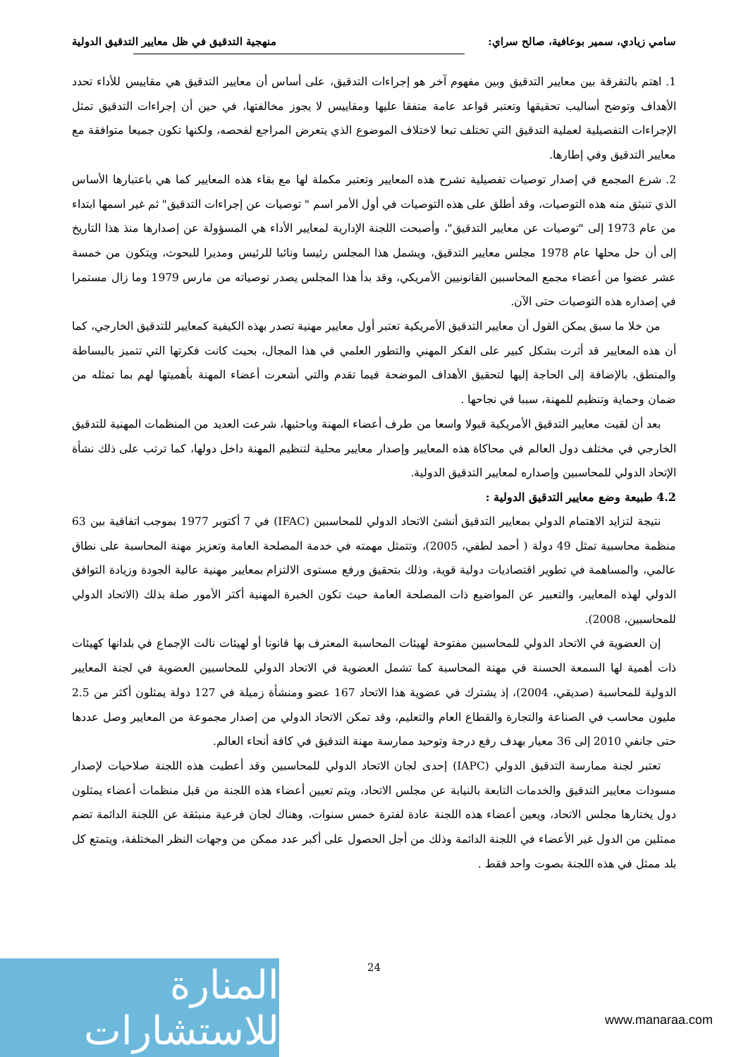سامي زيادي، سمير بوعافية، صالح سراي: منهجية التدقيق في ظل معايير التدقيق الدولية
1. اهتم بالتفرقة بين معايير التدقيق وبين مفهوم آخر هو إجراءات التدقيق، على أساس أن معايير التدقيق هي مقاييس للأداء تحدد الأهداف وتوضح أساليب تحقيقها وتعتبر قواعد عامة متفقا عليها ومقاييس لا يجوز مخالفتها، في حين أن إجراءات التدقيق تمثل الإجراءات التفصيلية لعملية التدقيق التي تختلف تبعا لاختلاف الموضوع الذي يتعرض المراجع لفحصه، ولكنها تكون جميعا متوافقة مع معايير التدقيق وفي إطارها.
2. شرع المجمع في إصدار توصيات تفصيلية تشرح هذه المعايير وتعتبر مكملة لها مع بقاء هذه المعايير كما هي باعتبارها الأساس الذي تنبثق منه هذه التوصيات، وقد أطلق على هذه التوصيات في أول الأمر اسم " توصيات عن إجراءات التدقيق" ثم غير اسمها ابتداء من عام 1973 إلى "توصيات عن معايير التدقيق"، وأصبحت اللجنة الإدارية لمعايير الأداء هي المسؤولة عن إصدارها منذ هذا التاريخ إلى أن حل محلها عام 1978 مجلس معايير التدقيق، ويشمل هذا المجلس رئيسا ونائبا للرئيس ومديرا للبحوث، ويتكون من خمسة عشر عضوا من أعضاء مجمع المحاسبين القانونيين الأمريكي، وقد بدأ هذا المجلس يصدر توصياته من مارس 1979 وما زال مستمرا في إصداره هذه التوصيات حتى الآن.
من خلا ما سبق يمكن القول أن معايير التدقيق الأمريكية تعتبر أول معايير مهنية تصدر بهذه الكيفية كمعايير للتدقيق الخارجي، كما أن هذه المعايير قد أثرت بشكل كبير على الفكر المهني والتطور العلمي في هذا المجال، بحيث كانت فكرتها التي تتميز بالبساطة والمنطق، بالإضافة إلى الحاجة إليها لتحقيق الأهداف الموضحة فيما تقدم والتي أشعرت أعضاء المهنة بأهميتها لهم بما تمثله من ضمان وحماية وتنظيم للمهنة، سببا في نجاحها .
بعد أن لقيت معايير التدقيق الأمريكية قبولا واسعا من طرف أعضاء المهنة وباحثيها، شرعت العديد من المنظمات المهنية للتدقيق الخارجي في مختلف دول العالم في محاكاة هذه المعايير وإصدار معايير محلية لتنظيم المهنة داخل دولها، كما ترتب على ذلك نشأة الإتحاد الدولي للمحاسبين وإصداره لمعايير التدقيق الدولية.
4.2 طبيعة وضع معايير التدقيق الدولية :
نتيجة لتزايد الاهتمام الدولي بمعايير التدقيق أنشئ الاتحاد الدولي للمحاسبين (IFAC) في 7 أكتوبر 1977 بموجب اتفاقية بين 63 منظمة محاسبية تمثل 49 دولة ( أحمد لطفي، 2005)، وتتمثل مهمته في خدمة المصلحة العامة وتعزيز مهنة المحاسبة على نطاق عالمي، والمساهمة في تطوير اقتصاديات دولية قوية، وذلك بتحقيق ورفع مستوى الالتزام بمعايير مهنية عالية الجودة وزيادة التوافق الدولي لهذه المعايير، والتعبير عن المواضيع ذات المصلحة العامة حيث تكون الخبرة المهنية أكثر الأمور صلة بذلك (الاتحاد الدولي للمحاسبين، 2008).
إن العضوية في الاتحاد الدولي للمحاسبين مفتوحة لهيئات المحاسبة المعترف بها قانونا أو لهيئات نالت الإجماع في بلدانها كهيئات ذات أهمية لها السمعة الحسنة في مهنة المحاسبة كما تشمل العضوية في الاتحاد الدولي للمحاسبين العضوية في لجنة المعايير الدولية للمحاسبة (صديقي، 2004)، إذ يشترك في عضوية هذا الاتحاد 167 عضو ومنشأة زميلة في 127 دولة يمثلون أكثر من 2.5 مليون محاسب في الصناعة والتجارة والقطاع العام والتعليم، وقد تمكن الاتحاد الدولي من إصدار مجموعة من المعايير وصل عددها حتى جانفي 2010 إلى 36 معيار بهدف رفع درجة وتوحيد ممارسة مهنة التدقيق في كافة أنحاء العالم.
تعتبر لجنة ممارسة التدقيق الدولي (IAPC) إحدى لجان الاتحاد الدولي للمحاسبين وقد أعطيت هذه اللجنة صلاحيات لإصدار مسودات معايير التدقيق والخدمات التابعة بالنيابة عن مجلس الاتحاد، ويتم تعيين أعضاء هذه اللجنة من قبل منظمات أعضاء يمثلون دول يختارها مجلس الاتحاد، ويعين أعضاء هذه اللجنة عادة لفترة خمس سنوات، وهناك لجان فرعية منبثقة عن اللجنة الدائمة تضم ممثلين من الدول غير الأعضاء في اللجنة الدائمة وذلك من أجل الحصول على أكبر عدد ممكن من وجهات النظر المختلفة، ويتمتع كل بلد ممثل في هذه اللجنة بصوت واحد فقط .
24
المنارة للاستشارات
www.manaraa.com